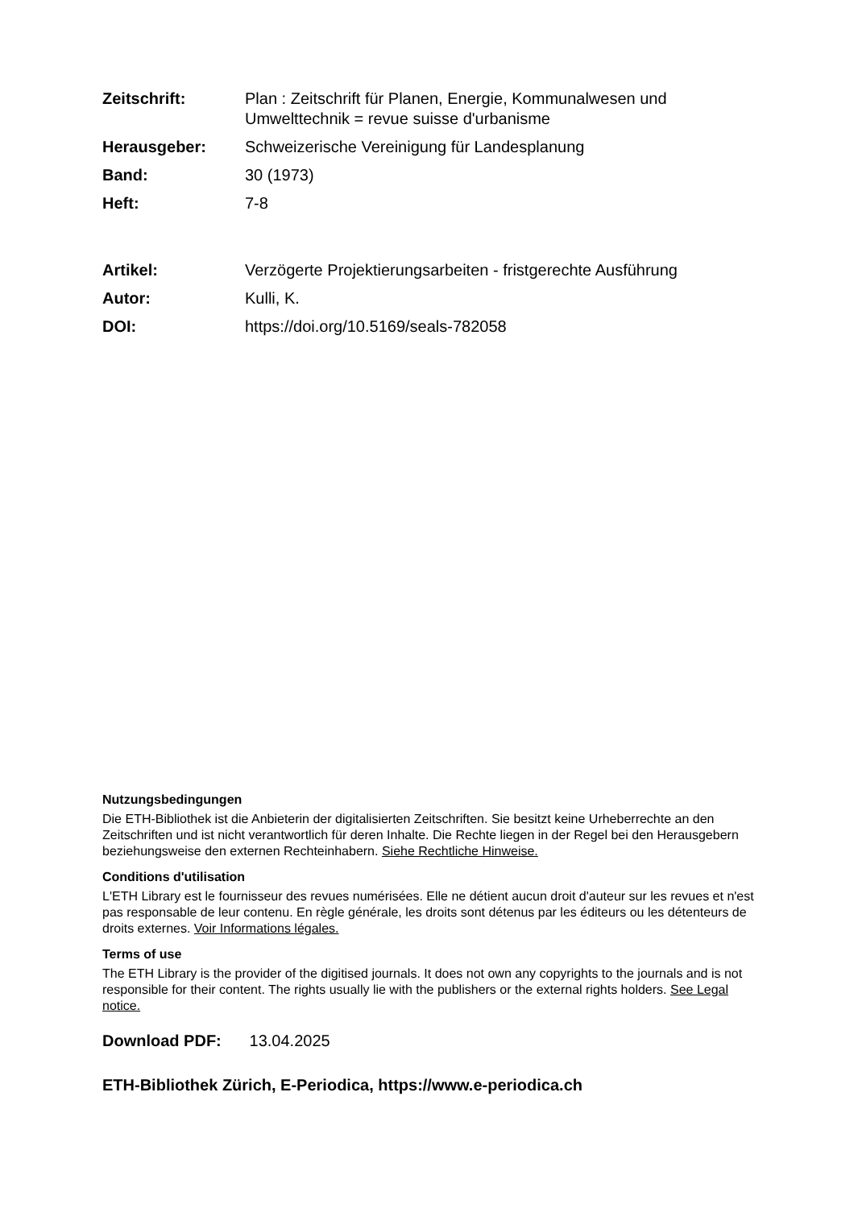| Zeitschrift: | Plan : Zeitschrift für Planen, Energie, Kommunalwesen und Umwelttechnik = revue suisse d'urbanisme |
| Herausgeber: | Schweizerische Vereinigung für Landesplanung |
| Band: | 30 (1973) |
| Heft: | 7-8 |
| Artikel: | Verzögerte Projektierungsarbeiten - fristgerechte Ausführung |
| Autor: | Kulli, K. |
| DOI: | https://doi.org/10.5169/seals-782058 |
Nutzungsbedingungen
Die ETH-Bibliothek ist die Anbieterin der digitalisierten Zeitschriften. Sie besitzt keine Urheberrechte an den Zeitschriften und ist nicht verantwortlich für deren Inhalte. Die Rechte liegen in der Regel bei den Herausgebern beziehungsweise den externen Rechteinhabern. Siehe Rechtliche Hinweise.
Conditions d'utilisation
L'ETH Library est le fournisseur des revues numérisées. Elle ne détient aucun droit d'auteur sur les revues et n'est pas responsable de leur contenu. En règle générale, les droits sont détenus par les éditeurs ou les détenteurs de droits externes. Voir Informations légales.
Terms of use
The ETH Library is the provider of the digitised journals. It does not own any copyrights to the journals and is not responsible for their content. The rights usually lie with the publishers or the external rights holders. See Legal notice.
Download PDF: 13.04.2025
ETH-Bibliothek Zürich, E-Periodica, https://www.e-periodica.ch